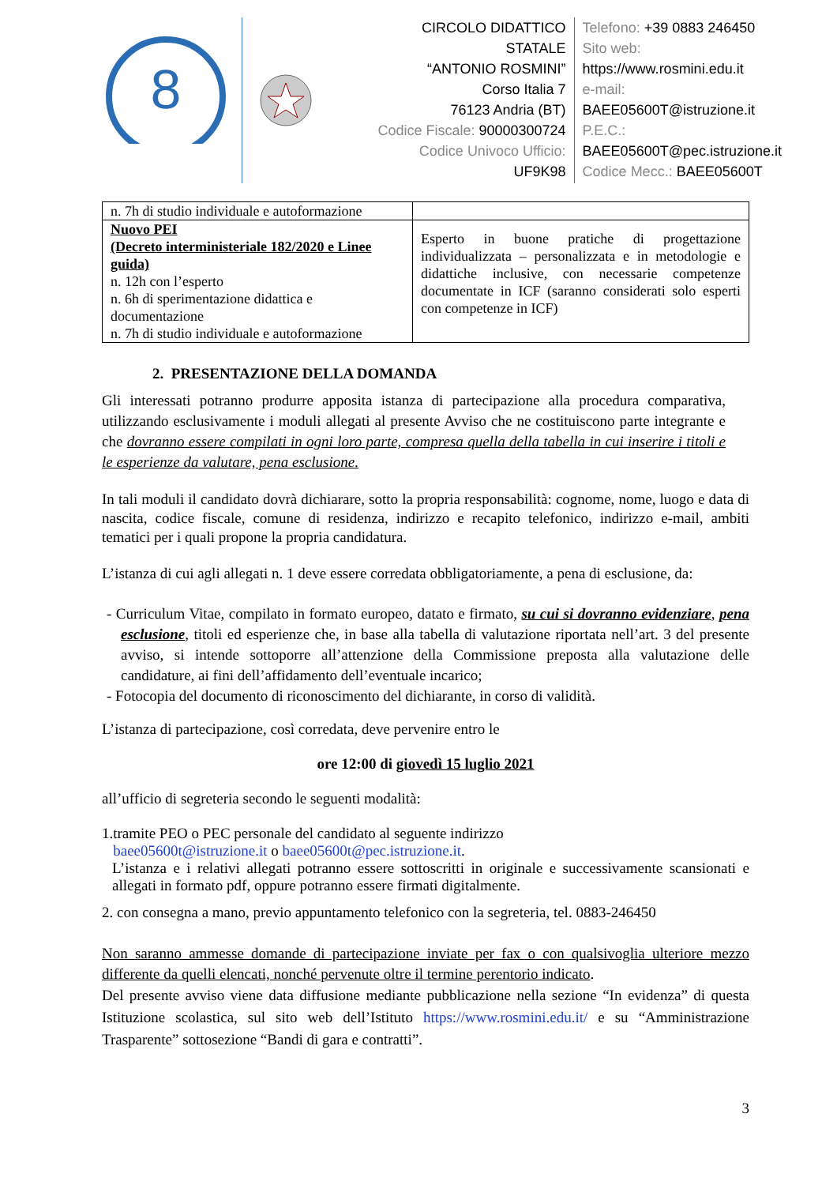8
CIRCOLO DIDATTICO STATALE
“ANTONIO ROSMINI”
Corso Italia 7
76123 Andria (BT)
Codice Fiscale: 90000300724
Codice Univoco Ufficio:
UF9K98
Telefono: +39 0883 246450
Sito web:
https://www.rosmini.edu.it
e-mail:
BAEE05600T@istruzione.it
P.E.C.:
BAEE05600T@pec.istruzione.it
Codice Mecc.: BAEE05600T
| n. 7h di studio individuale e autoformazione | |
| Nuovo PEI (Decreto interministeriale 182/2020 e Linee guida) n. 12h con l’esperto n. 6h di sperimentazione didattica e documentazione n. 7h di studio individuale e autoformazione | Esperto in buone pratiche di progettazione individualizzata – personalizzata e in metodologie e didattiche inclusive, con necessarie competenze documentate in ICF (saranno considerati solo esperti con competenze in ICF) |
2. PRESENTAZIONE DELLA DOMANDA
Gli interessati potranno produrre apposita istanza di partecipazione alla procedura comparativa, utilizzando esclusivamente i moduli allegati al presente Avviso che ne costituiscono parte integrante e che dovranno essere compilati in ogni loro parte, compresa quella della tabella in cui inserire i titoli e le esperienze da valutare, pena esclusione.
In tali moduli il candidato dovrà dichiarare, sotto la propria responsabilità: cognome, nome, luogo e data di nascita, codice fiscale, comune di residenza, indirizzo e recapito telefonico, indirizzo e-mail, ambiti tematici per i quali propone la propria candidatura.
L’istanza di cui agli allegati n. 1 deve essere corredata obbligatoriamente, a pena di esclusione, da:
- Curriculum Vitae, compilato in formato europeo, datato e firmato, su cui si dovranno evidenziare, pena esclusione, titoli ed esperienze che, in base alla tabella di valutazione riportata nell’art. 3 del presente avviso, si intende sottoporre all’attenzione della Commissione preposta alla valutazione delle candidature, ai fini dell’affidamento dell’eventuale incarico;
- Fotocopia del documento di riconoscimento del dichiarante, in corso di validità.
L’istanza di partecipazione, così corredata, deve pervenire entro le
ore 12:00 di giovedì 15 luglio 2021
all’ufficio di segreteria secondo le seguenti modalità:
1.tramite PEO o PEC personale del candidato al seguente indirizzo
baee05600t@istruzione.it o baee05600t@pec.istruzione.it.
L’istanza e i relativi allegati potranno essere sottoscritti in originale e successivamente scansionati e allegati in formato pdf, oppure potranno essere firmati digitalmente.
2. con consegna a mano, previo appuntamento telefonico con la segreteria, tel. 0883-246450
Non saranno ammesse domande di partecipazione inviate per fax o con qualsivoglia ulteriore mezzo differente da quelli elencati, nonché pervenute oltre il termine perentorio indicato.
Del presente avviso viene data diffusione mediante pubblicazione nella sezione “In evidenza” di questa Istituzione scolastica, sul sito web dell’Istituto https://www.rosmini.edu.it/ e su “Amministrazione Trasparente” sottosezione “Bandi di gara e contratti”.
3